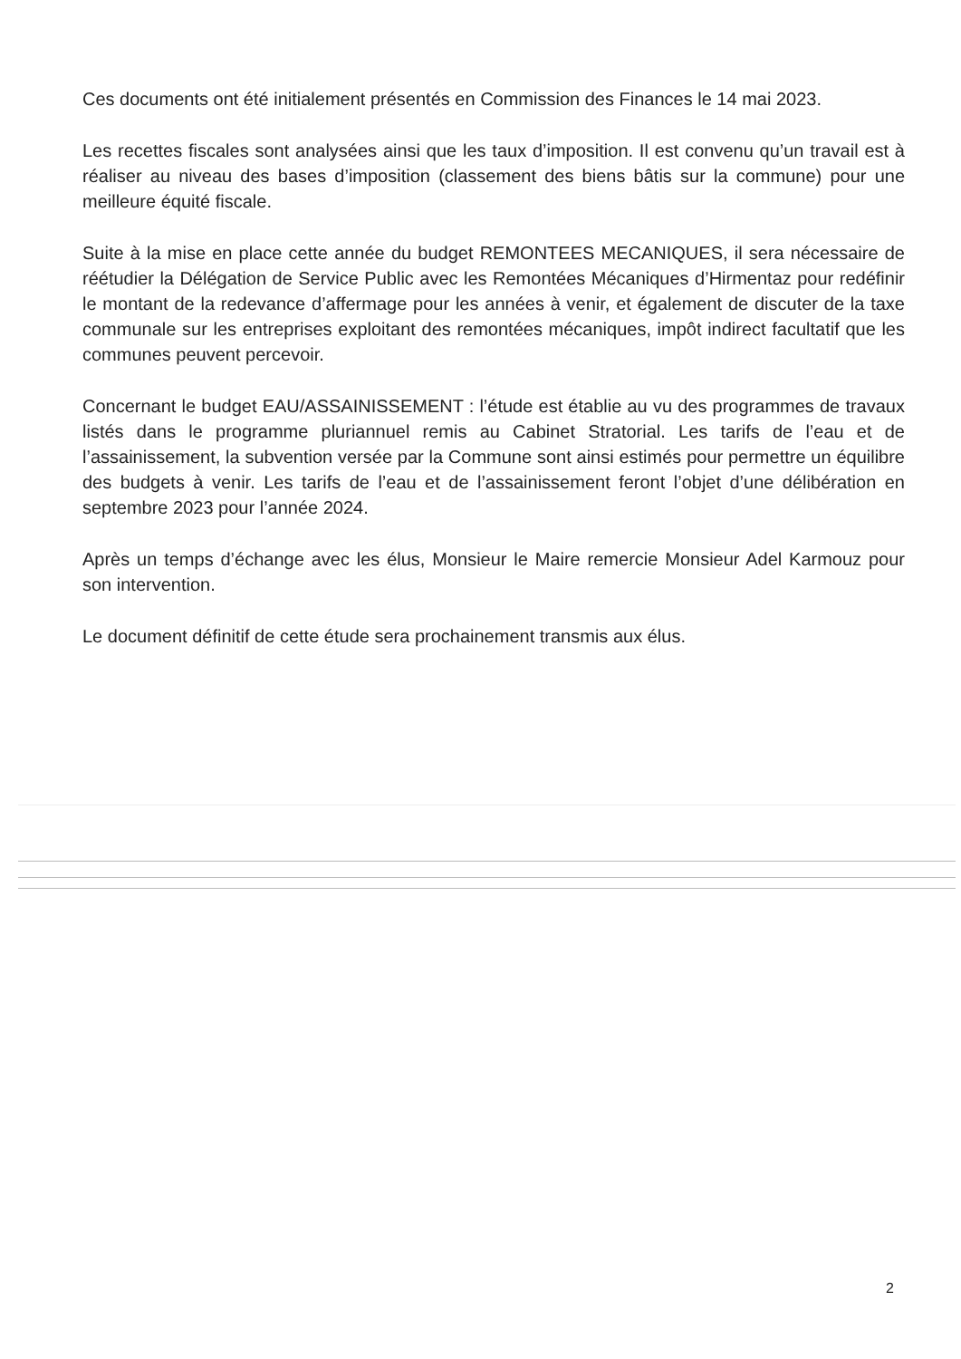Ces documents ont été initialement présentés en Commission des Finances le 14 mai 2023.
Les recettes fiscales sont analysées ainsi que les taux d’imposition. Il est convenu qu’un travail est à réaliser au niveau des bases d’imposition (classement des biens bâtis sur la commune) pour une meilleure équité fiscale.
Suite à la mise en place cette année du budget REMONTEES MECANIQUES, il sera nécessaire de réétudier la Délégation de Service Public avec les Remontées Mécaniques d’Hirmentaz pour redéfinir le montant de la redevance d’affermage pour les années à venir, et également de discuter de la taxe communale sur les entreprises exploitant des remontées mécaniques, impôt indirect facultatif que les communes peuvent percevoir.
Concernant le budget EAU/ASSAINISSEMENT : l’étude est établie au vu des programmes de travaux listés dans le programme pluriannuel remis au Cabinet Stratorial. Les tarifs de l’eau et de l’assainissement, la subvention versée par la Commune sont ainsi estimés pour permettre un équilibre des budgets à venir. Les tarifs de l’eau et de l’assainissement feront l’objet d’une délibération en septembre 2023 pour l’année 2024.
Après un temps d’échange avec les élus, Monsieur le Maire remercie Monsieur Adel Karmouz pour son intervention.
Le document définitif de cette étude sera prochainement transmis aux élus.
2